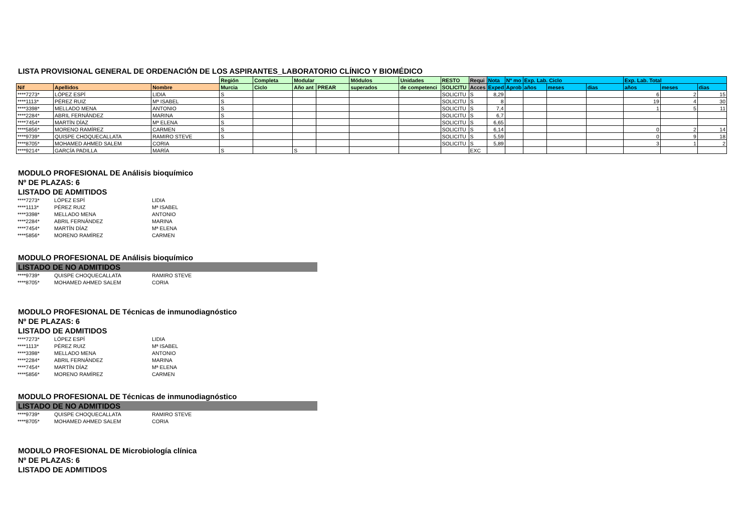LISTA PROVISIONAL GENERAL DE ORDENACIÓN DE LOS ASPIRANTES_LABORATORIO CLÍNICO Y BIOMÉDICO
| | | | Región | Completa | Modular | | Módulos | Unidades | RESTO | Requi | Nota | Nº mo | Exp. Lab. Ciclo | | | Exp. Lab. Total | | |
| --- | --- | --- | --- | --- | --- | --- | --- | --- | --- | --- | --- | --- | --- | --- | --- | --- | --- | --- |
| Nif | Apellidos | Nombre | Murcia | Ciclo | Año ant | PREAR | superados | de competenci | SOLICITU | Acces | Exped | Aprob | años | meses | dias | años | meses | dias |
| ****7273* | LÓPEZ ESPÍ | LIDIA | S | | | | | | SOLICITU | S | 8,29 | | | | | 6 | 2 | 15 |
| ****1113* | PÉREZ RUIZ | Mª ISABEL | S | | | | | | SOLICITU | S | 8 | | | | | 19 | 4 | 30 |
| ****3398* | MELLADO MENA | ANTONIO | S | | | | | | SOLICITU | S | 7,4 | | | | | 1 | 5 | 11 |
| ****2284* | ABRIL FERNÁNDEZ | MARINA | S | | | | | | SOLICITU | S | 6,7 | | | | | | | |
| ****7454* | MARTÍN DÍAZ | Mª ELENA | S | | | | | | SOLICITU | S | 6,65 | | | | | | | |
| ****5856* | MORENO RAMÍREZ | CARMEN | S | | | | | | SOLICITU | S | 6,14 | | | | | 0 | 2 | 14 |
| ****9739* | QUISPE CHOQUECALLATA | RAMIRO STEVE | S | | | | | | SOLICITU | S | 5,59 | | | | | 0 | 9 | 18 |
| ****8705* | MOHAMED AHMED SALEM | CORIA | | | | | | | SOLICITU | S | 5,89 | | | | | 3 | 1 | 2 |
| ****9214* | GARCÍA PADILLA | MARÍA | S | | S | | | | | EXC | | | | | | | | |
MODULO PROFESIONAL DE Análisis bioquímico
Nº DE PLAZAS: 6
LISTADO DE ADMITIDOS
| ****7273* | LÓPEZ ESPÍ | LIDIA |
| ****1113* | PÉREZ RUIZ | Mª ISABEL |
| ****3398* | MELLADO MENA | ANTONIO |
| ****2284* | ABRIL FERNÁNDEZ | MARINA |
| ****7454* | MARTÍN DÍAZ | Mª ELENA |
| ****5856* | MORENO RAMÍREZ | CARMEN |
MODULO PROFESIONAL DE Análisis bioquímico
LISTADO DE NO ADMITIDOS
| ****9739* | QUISPE CHOQUECALLATA | RAMIRO STEVE |
| ****8705* | MOHAMED AHMED SALEM | CORIA |
MODULO PROFESIONAL DE Técnicas de inmunodiagnóstico
Nº DE PLAZAS: 6
LISTADO DE ADMITIDOS
| ****7273* | LÓPEZ ESPÍ | LIDIA |
| ****1113* | PÉREZ RUIZ | Mª ISABEL |
| ****3398* | MELLADO MENA | ANTONIO |
| ****2284* | ABRIL FERNÁNDEZ | MARINA |
| ****7454* | MARTÍN DÍAZ | Mª ELENA |
| ****5856* | MORENO RAMÍREZ | CARMEN |
MODULO PROFESIONAL DE Técnicas de inmunodiagnóstico
LISTADO DE NO ADMITIDOS
| ****9739* | QUISPE CHOQUECALLATA | RAMIRO STEVE |
| ****8705* | MOHAMED AHMED SALEM | CORIA |
MODULO PROFESIONAL DE Microbiología clínica
Nº DE PLAZAS: 6
LISTADO DE ADMITIDOS